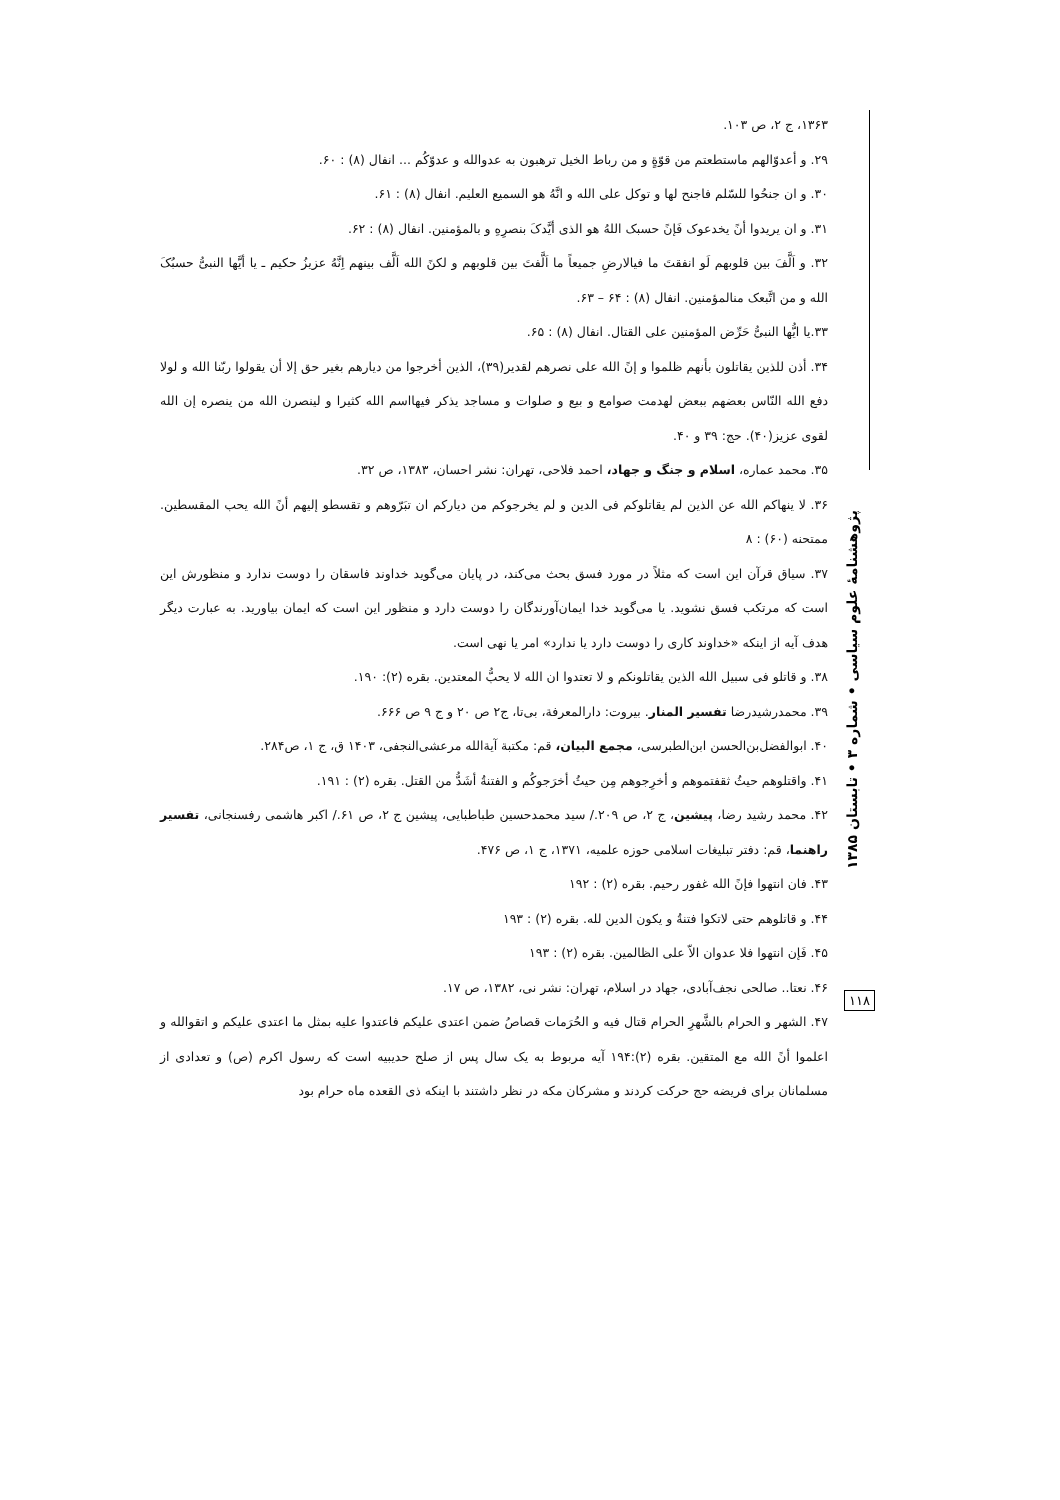۱۳۶۳، ج ۲، ص ۱۰۳.
۲۹. و أعدوّالهم ماستطعتم من قوّةٍ و من رباط الخیل ترهبون به عدوالله و عدوّکُم ... انفال (۸) : ۶۰.
۳۰. و ان جنحُوا للسّلم فاجنح لها و توکل علی الله و انَّهُ هو السمیع العلیم. انفال (۸) : ۶۱.
۳۱. و ان یریدوا أنً یخدعوک فَإنً حسبک اللهُ هو الذی أیَّدکَ بنصرِهِ و بالمؤمنین. انفال (۸) : ۶۲.
۳۲. و اَلَّفَ بین قلوبهم لَو انفقتَ ما فیالارضِ جمیعاً ما اَلَّفتَ بین قلوبهم و لکنً الله اَلَّف بینهم اِنَّهُ عزیزُ حکیم ـ یا أیَّها النبیُّ حسبُکَ الله و من اتَّبعک منالمؤمنین. انفال (۸) : ۶۴ – ۶۳.
۳۳.یا ایُّها النبیُّ حَرِّض المؤمنین علی القتال. انفال (۸) : ۶۵.
۳۴. أذن للذین یقاتلون بأنهم ظلموا و إنً الله علی نصرهم لقدیر(۳۹)، الذین أخرجوا من دیارهم بغیر حق إلا أن یقولوا ربّنا الله و لولا دفع الله النّاس بعضهم ببعض لهدمت صوامع و بیع و صلوات و مساجد یذکر فیهااسم الله کثیرا و لینصرن الله من ینصره إن الله لقوی عزیز(۴۰). حج: ۳۹ و ۴۰.
۳۵. محمد عماره، اسلام و جنگ و جهاد، احمد فلاحی، تهران: نشر احسان، ۱۳۸۳، ص ۳۲.
۳۶. لا ینهاکم الله عن الذین لم یقاتلوکم فی الدین و لم یخرجوکم من دیارکم ان تبَرّوهم و تقسطو إلیهم أنً الله یحب المقسطین. ممتحنه (۶۰) : ۸
۳۷. سیاق قرآن این است که مثلاً در مورد فسق بحث می‌کند، در پایان می‌گوید خداوند فاسقان را دوست ندارد و منظورش این است که مرتکب فسق نشوید. یا می‌گوید خدا ایمان‌آورندگان را دوست دارد و منظور این است که ایمان بیاورید. به عبارت دیگر هدف آیه از اینکه «خداوند کاری را دوست دارد یا ندارد» امر یا نهی است.
۳۸. و قاتلو فی سبیل الله الذین یقاتلونکم و لا تعتدوا ان الله لا یحبُّ المعتدین. بقره (۲): ۱۹۰.
۳۹. محمدرشیدرضا تفسیر المنار. بیروت: دارالمعرفة، بی‌تا، ج۲ ص ۲۰ و ج ۹ ص ۶۶۶.
۴۰. ابوالفضل‌بن‌الحسن ابن‌الطبرسی، مجمع البیان، قم: مکتبة آیةالله مرعشی‌النجفی، ۱۴۰۳ ق، ج ۱، ص۲۸۴.
۴۱. واقتلوهم حیثُ ثقفتموهم و أخرِجوهم مِن حیثُ أخرَجوکُم و الفتنةُ أشَدُّ من القتل. بقره (۲) : ۱۹۱.
۴۲. محمد رشید رضا، پیشین، ج ۲، ص ۲۰۹./ سید محمدحسین طباطبایی، پیشین ج ۲، ص ۶۱./ اکبر هاشمی رفسنجانی، تفسیر راهنما، قم: دفتر تبلیغات اسلامی حوزه علمیه، ۱۳۷۱، ج ۱، ص ۴۷۶.
۴۳. فان انتهوا فإنً الله غفور رحیم. بقره (۲) : ۱۹۲
۴۴. و قاتلوهم حتی لاتکوا فتنةُ و یکون الدین لله. بقره (۲) : ۱۹۳
۴۵. فَإن انتهوا فلا عدوان الاّ علی الظالمین. بقره (۲) : ۱۹۳
۴۶. نعتا.. صالحی نجف‌آبادی، جهاد در اسلام، تهران: نشر نی، ۱۳۸۲، ص ۱۷.
۴۷. الشهر و الحرام بالشَّهرِ الحرام قتال فیه و الحُرَمات قصاصُ ضمن اعتدی علیکم فاعتدوا علیه بمثل ما اعتدی علیکم و اتقوالله و اعلموا أنً الله مع المتقین. بقره (۲):۱۹۴ آیه مربوط به یک سال پس از صلح حدیبیه است که رسول اکرم (ص) و تعدادی از مسلمانان برای فریضه حج حرکت کردند و مشرکان مکه در نظر داشتند با اینکه ذی القعده ماه حرام بود
پژوهشنامهٔ علوم سیاسی • شماره ۳ • تابستان ۱۳۸۵
۱۱۸